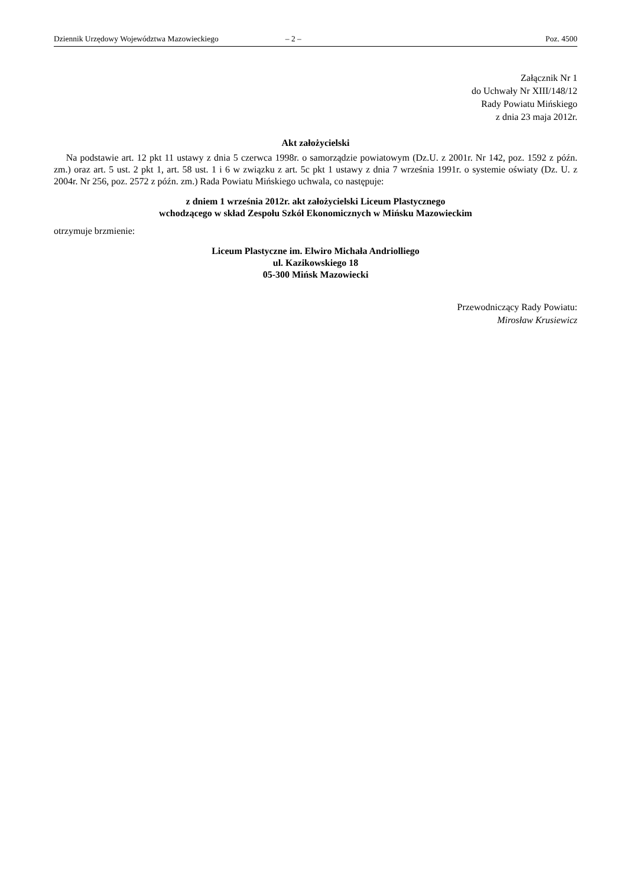Dziennik Urzędowy Województwa Mazowieckiego – 2 – Poz. 4500
Załącznik Nr 1
do Uchwały Nr XIII/148/12
Rady Powiatu Mińskiego
z dnia 23 maja 2012r.
Akt założycielski
Na podstawie art. 12 pkt 11 ustawy z dnia 5 czerwca 1998r. o samorządzie powiatowym (Dz.U. z 2001r. Nr 142, poz. 1592 z późn. zm.) oraz art. 5 ust. 2 pkt 1, art. 58 ust. 1 i 6 w związku z art. 5c pkt 1 ustawy z dnia 7 września 1991r. o systemie oświaty (Dz. U. z 2004r. Nr 256, poz. 2572 z późn. zm.) Rada Powiatu Mińskiego uchwala, co następuje:
z dniem 1 września 2012r. akt założycielski Liceum Plastycznego
wchodzącego w skład Zespołu Szkół Ekonomicznych w Mińsku Mazowieckim
otrzymuje brzmienie:
Liceum Plastyczne im. Elwiro Michała Andriolliego
ul. Kazikowskiego 18
05-300 Mińsk Mazowiecki
Przewodniczący Rady Powiatu:
Mirosław Krusiewicz